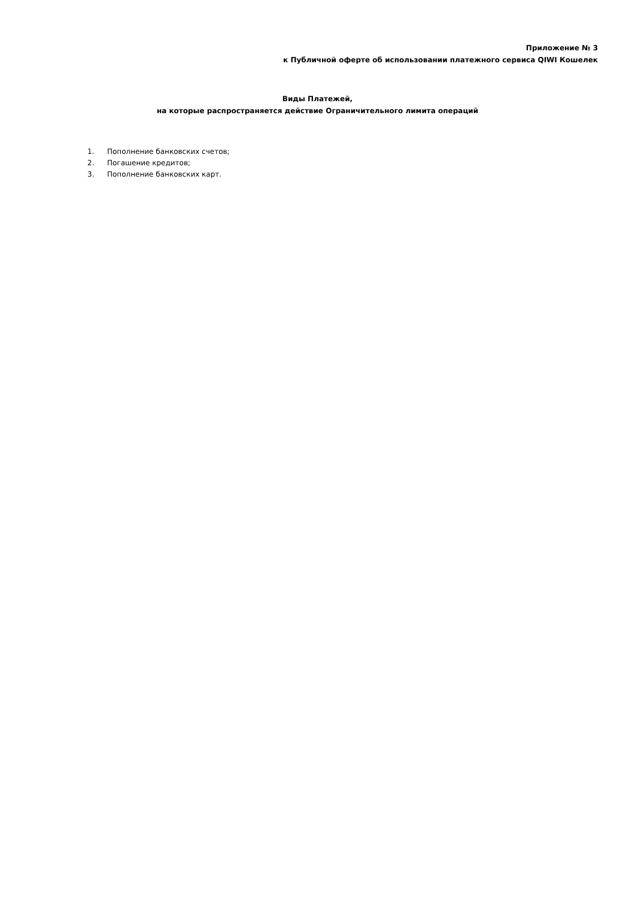Приложение № 3
к Публичной оферте об использовании платежного сервиса QIWI Кошелек
Виды Платежей,
на которые распространяется действие Ограничительного лимита операций
1. Пополнение банковских счетов;
2. Погашение кредитов;
3. Пополнение банковских карт.